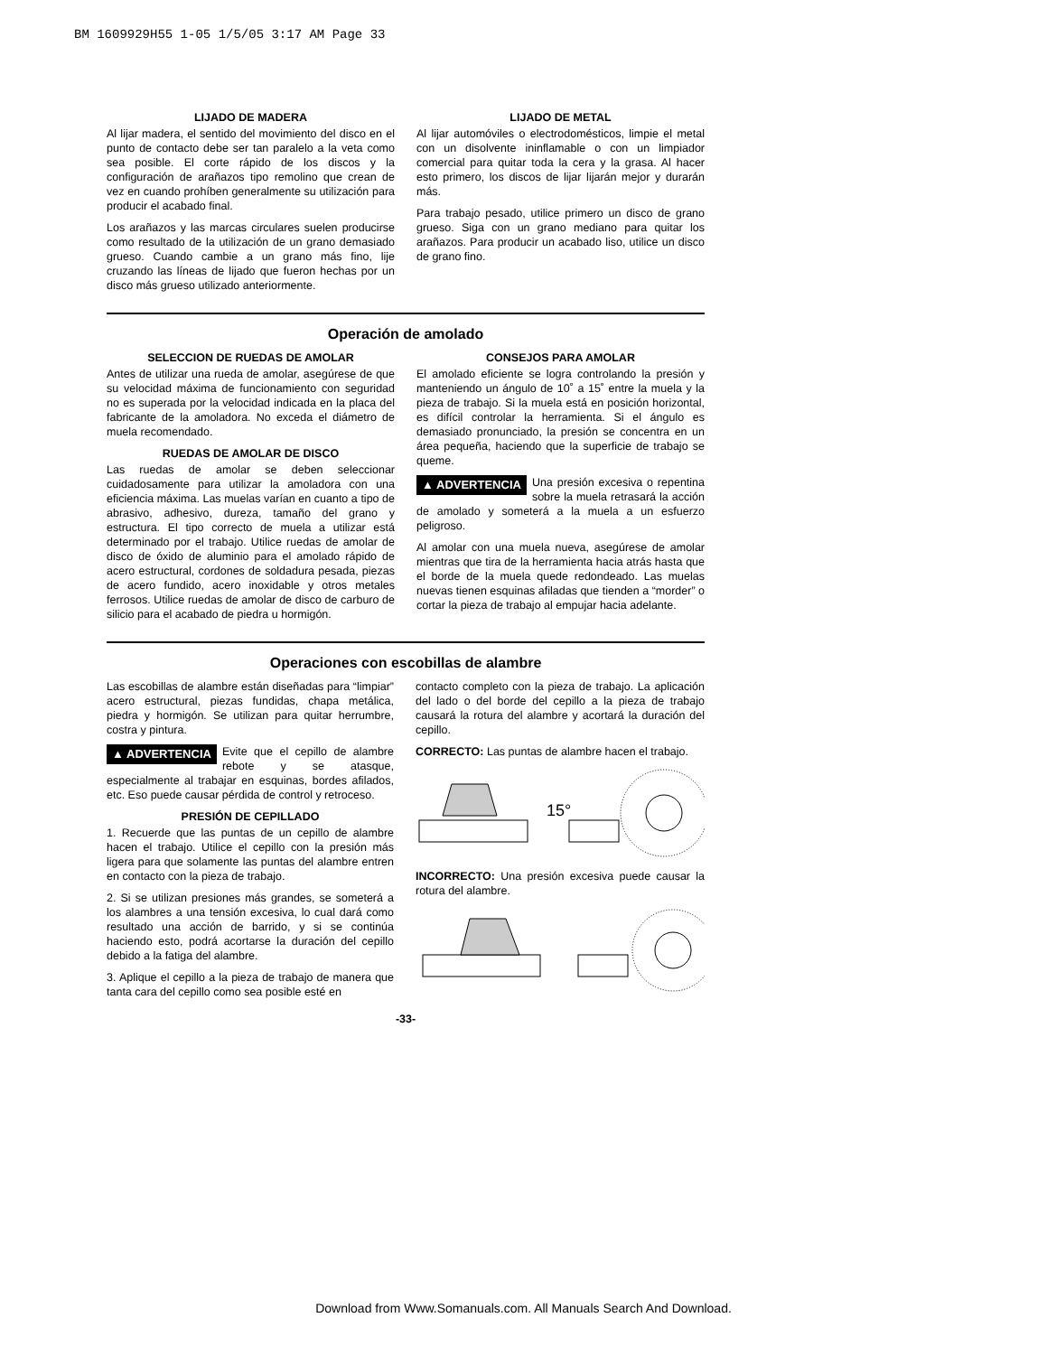BM 1609929H55 1-05 1/5/05 3:17 AM Page 33
LIJADO DE MADERA
Al lijar madera, el sentido del movimiento del disco en el punto de contacto debe ser tan paralelo a la veta como sea posible. El corte rápido de los discos y la configuración de arañazos tipo remolino que crean de vez en cuando prohíben generalmente su utilización para producir el acabado final.
Los arañazos y las marcas circulares suelen producirse como resultado de la utilización de un grano demasiado grueso. Cuando cambie a un grano más fino, lije cruzando las líneas de lijado que fueron hechas por un disco más grueso utilizado anteriormente.
LIJADO DE METAL
Al lijar automóviles o electrodomésticos, limpie el metal con un disolvente ininflamable o con un limpiador comercial para quitar toda la cera y la grasa. Al hacer esto primero, los discos de lijar lijarán mejor y durarán más.
Para trabajo pesado, utilice primero un disco de grano grueso. Siga con un grano mediano para quitar los arañazos. Para producir un acabado liso, utilice un disco de grano fino.
Operación de amolado
SELECCION DE RUEDAS DE AMOLAR
Antes de utilizar una rueda de amolar, asegúrese de que su velocidad máxima de funcionamiento con seguridad no es superada por la velocidad indicada en la placa del fabricante de la amoladora. No exceda el diámetro de muela recomendado.
RUEDAS DE AMOLAR DE DISCO
Las ruedas de amolar se deben seleccionar cuidadosamente para utilizar la amoladora con una eficiencia máxima. Las muelas varían en cuanto a tipo de abrasivo, adhesivo, dureza, tamaño del grano y estructura. El tipo correcto de muela a utilizar está determinado por el trabajo. Utilice ruedas de amolar de disco de óxido de aluminio para el amolado rápido de acero estructural, cordones de soldadura pesada, piezas de acero fundido, acero inoxidable y otros metales ferrosos. Utilice ruedas de amolar de disco de carburo de silicio para el acabado de piedra u hormigón.
CONSEJOS PARA AMOLAR
El amolado eficiente se logra controlando la presión y manteniendo un ángulo de 10˚ a 15˚ entre la muela y la pieza de trabajo. Si la muela está en posición horizontal, es difícil controlar la herramienta. Si el ángulo es demasiado pronunciado, la presión se concentra en un área pequeña, haciendo que la superficie de trabajo se queme.
▲ ADVERTENCIA Una presión excesiva o repentina sobre la muela retrasará la acción de amolado y someterá a la muela a un esfuerzo peligroso.
Al amolar con una muela nueva, asegúrese de amolar mientras que tira de la herramienta hacia atrás hasta que el borde de la muela quede redondeado. Las muelas nuevas tienen esquinas afiladas que tienden a “morder” o cortar la pieza de trabajo al empujar hacia adelante.
Operaciones con escobillas de alambre
Las escobillas de alambre están diseñadas para “limpiar” acero estructural, piezas fundidas, chapa metálica, piedra y hormigón. Se utilizan para quitar herrumbre, costra y pintura.
▲ ADVERTENCIA Evite que el cepillo de alambre rebote y se atasque, especialmente al trabajar en esquinas, bordes afilados, etc. Eso puede causar pérdida de control y retroceso.
PRESIÓN DE CEPILLADO
1. Recuerde que las puntas de un cepillo de alambre hacen el trabajo. Utilice el cepillo con la presión más ligera para que solamente las puntas del alambre entren en contacto con la pieza de trabajo.
2. Si se utilizan presiones más grandes, se someterá a los alambres a una tensión excesiva, lo cual dará como resultado una acción de barrido, y si se continúa haciendo esto, podrá acortarse la duración del cepillo debido a la fatiga del alambre.
3. Aplique el cepillo a la pieza de trabajo de manera que tanta cara del cepillo como sea posible esté en
contacto completo con la pieza de trabajo. La aplicación del lado o del borde del cepillo a la pieza de trabajo causará la rotura del alambre y acortará la duración del cepillo.
CORRECTO: Las puntas de alambre hacen el trabajo.
15°
INCORRECTO: Una presión excesiva puede causar la rotura del alambre.
-33-
Download from Www.Somanuals.com. All Manuals Search And Download.